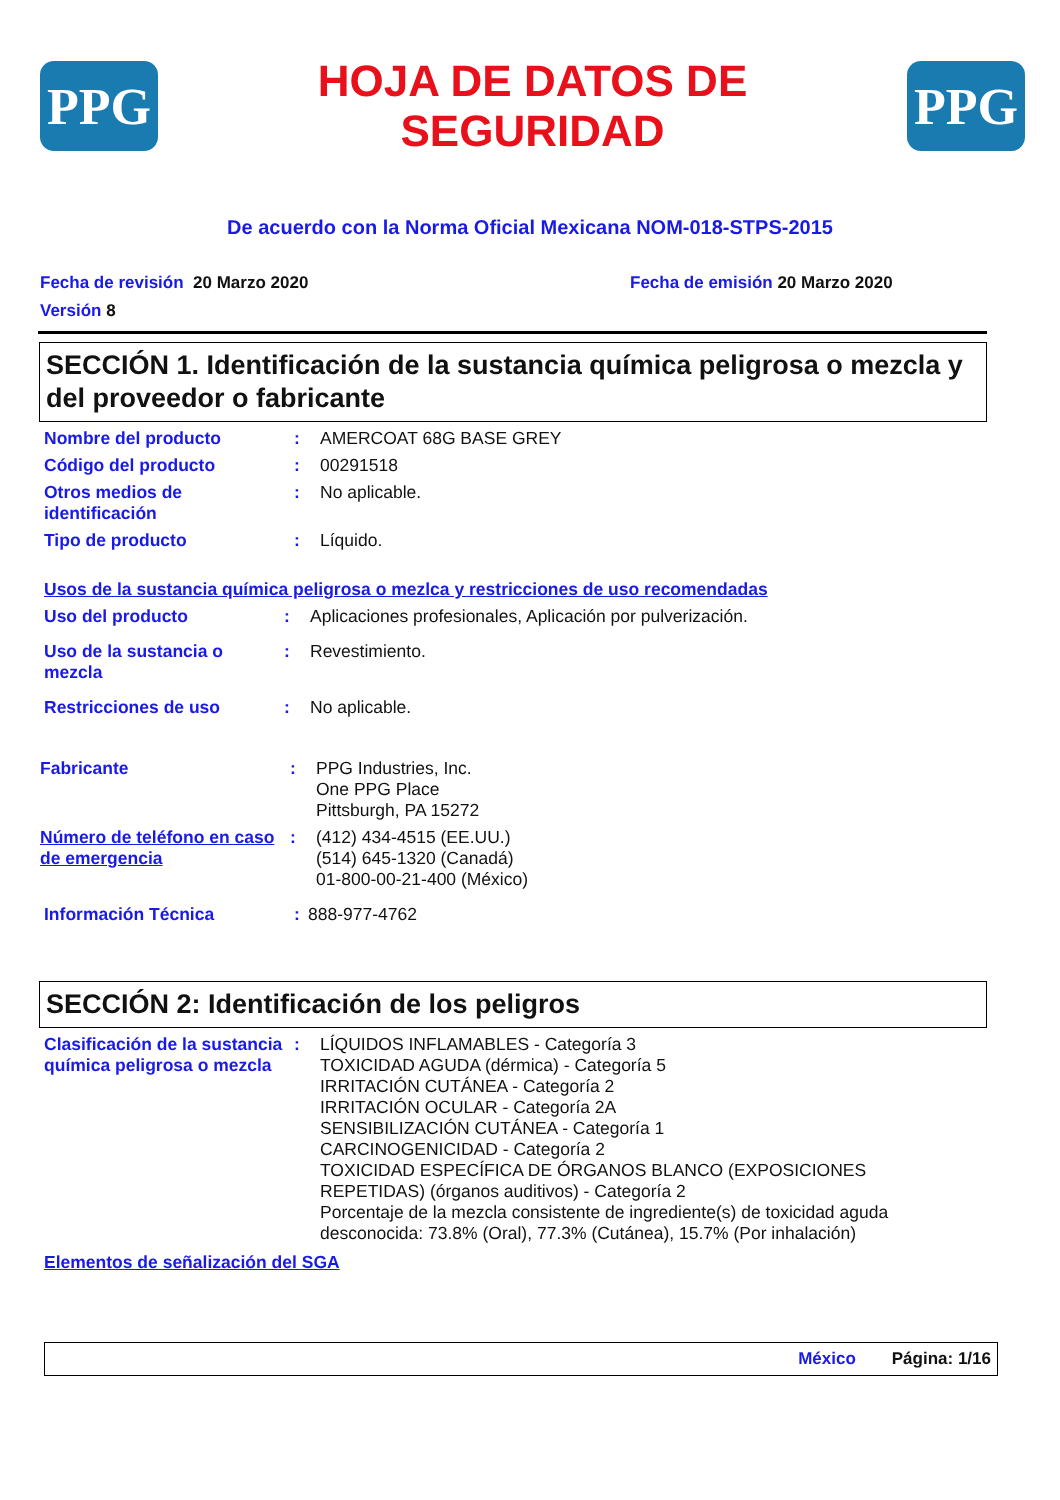PPG
HOJA DE DATOS DE
SEGURIDAD
PPG
De acuerdo con la Norma Oficial Mexicana NOM-018-STPS-2015
Fecha de revisión 20 Marzo 2020
Versión 8
Fecha de emisión 20 Marzo 2020
SECCIÓN 1. Identificación de la sustancia química peligrosa o mezcla y del proveedor o fabricante
Nombre del producto : AMERCOAT 68G BASE GREY
Código del producto : 00291518
Otros medios de identificación
: No aplicable.
Tipo de producto : Líquido.
Usos de la sustancia química peligrosa o mezlca y restricciones de uso recomendadas
Uso del producto : Aplicaciones profesionales, Aplicación por pulverización.
Uso de la sustancia o mezcla
: Revestimiento.
Restricciones de uso : No aplicable.
Fabricante : PPG Industries, Inc.
One PPG Place
Pittsburgh, PA 15272
Número de teléfono en caso de emergencia
: (412) 434-4515 (EE.UU.)
(514) 645-1320 (Canadá)
01-800-00-21-400 (México)
Información Técnica : 888-977-4762
SECCIÓN 2: Identificación de los peligros
Clasificación de la sustancia química peligrosa o mezcla
: LÍQUIDOS INFLAMABLES - Categoría 3
TOXICIDAD AGUDA (dérmica) - Categoría 5
IRRITACIÓN CUTÁNEA - Categoría 2
IRRITACIÓN OCULAR - Categoría 2A
SENSIBILIZACIÓN CUTÁNEA - Categoría 1
CARCINOGENICIDAD - Categoría 2
TOXICIDAD ESPECÍFICA DE ÓRGANOS BLANCO (EXPOSICIONES REPETIDAS) (órganos auditivos) - Categoría 2
Porcentaje de la mezcla consistente de ingrediente(s) de toxicidad aguda desconocida: 73.8% (Oral), 77.3% (Cutánea), 15.7% (Por inhalación)
Elementos de señalización del SGA
México Página: 1/16